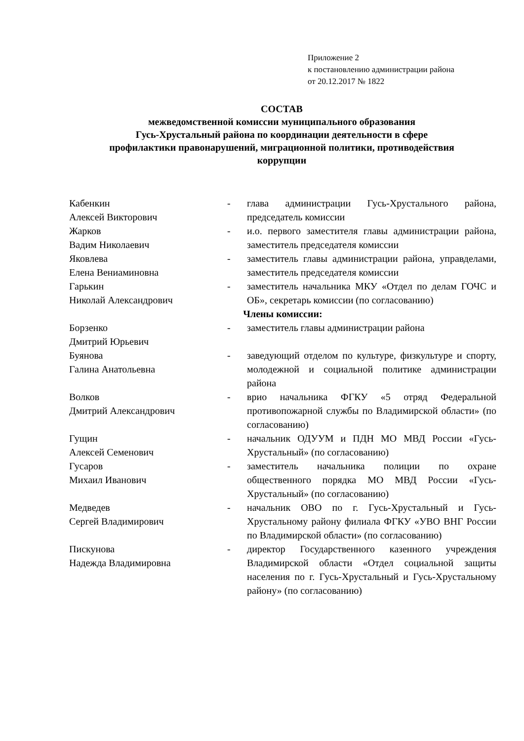Приложение 2
к постановлению администрации района
от 20.12.2017 № 1822
СОСТАВ
межведомственной комиссии муниципального образования
Гусь-Хрустальный района по координации деятельности в сфере
профилактики правонарушений, миграционной политики, противодействия
коррупции
| Кабенкин Алексей Викторович | - | глава администрации Гусь-Хрустального района, председатель комиссии |
| Жарков Вадим Николаевич | - | и.о. первого заместителя главы администрации района, заместитель председателя комиссии |
| Яковлева Елена Вениаминовна | - | заместитель главы администрации района, управделами, заместитель председателя комиссии |
| Гарькин Николай Александрович | - | заместитель начальника МКУ «Отдел по делам ГОЧС и ОБ», секретарь комиссии (по согласованию) |
| Члены комиссии: | | |
| Борзенко Дмитрий Юрьевич | - | заместитель главы администрации района |
| Буянова Галина Анатольевна | - | заведующий отделом по культуре, физкультуре и спорту, молодежной и социальной политике администрации района |
| Волков Дмитрий Александрович | - | врио начальника ФГКУ «5 отряд Федеральной противопожарной службы по Владимирской области» (по согласованию) |
| Гущин Алексей Семенович | - | начальник ОДУУМ и ПДН МО МВД России «Гусь-Хрустальный» (по согласованию) |
| Гусаров Михаил Иванович | - | заместитель начальника полиции по охране общественного порядка МО МВД России «Гусь-Хрустальный» (по согласованию) |
| Медведев Сергей Владимирович | - | начальник ОВО по г. Гусь-Хрустальный и Гусь-Хрустальному району филиала ФГКУ «УВО ВНГ России по Владимирской области» (по согласованию) |
| Пискунова Надежда Владимировна | - | директор Государственного казенного учреждения Владимирской области «Отдел социальной защиты населения по г. Гусь-Хрустальный и Гусь-Хрустальному району» (по согласованию) |